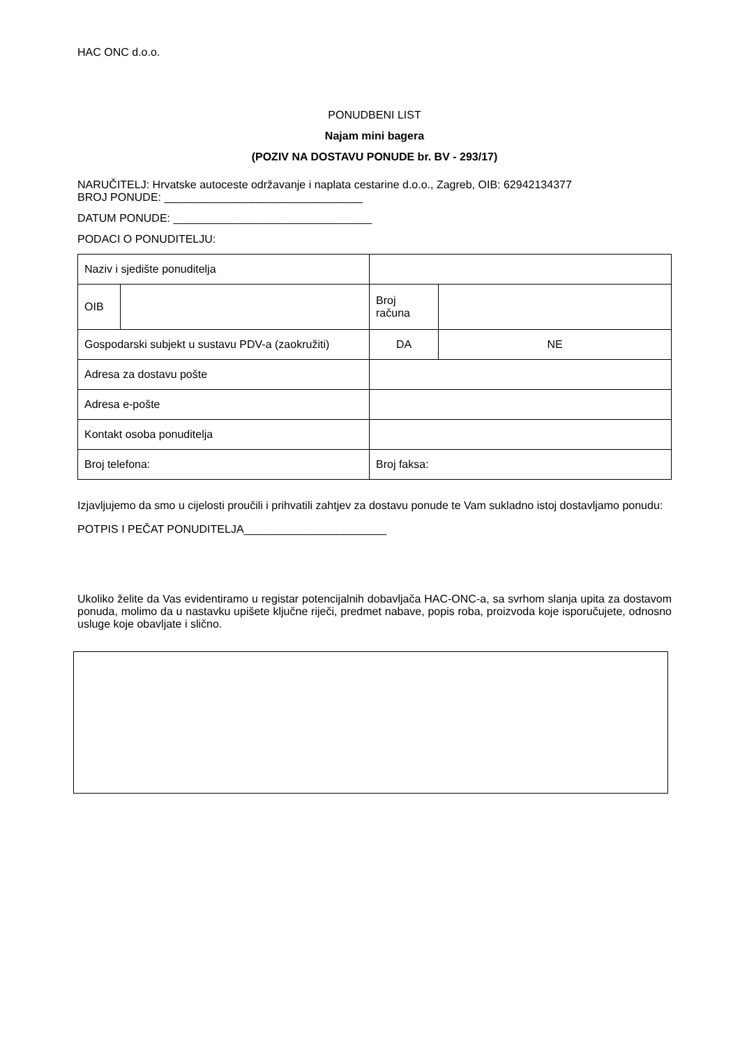HAC ONC d.o.o.
PONUDBENI LIST
Najam mini bagera
(POZIV NA DOSTAVU PONUDE br. BV - 293/17)
NARUČITELJ: Hrvatske autoceste održavanje i naplata cestarine d.o.o., Zagreb, OIB: 62942134377
BROJ PONUDE: ________________________________
DATUM PONUDE: ________________________________
PODACI O PONUDITELJU:
| Naziv i sjedište ponuditelja | | | | |
| OIB | | Broj računa | | |
| Gospodarski subjekt u sustavu PDV-a (zaokružiti) | | DA | | NE |
| Adresa za dostavu pošte | | | | |
| Adresa e-pošte | | | | |
| Kontakt osoba ponuditelja | | | | |
| Broj telefona: | | Broj faksa: | | |
Izjavljujemo da smo u cijelosti proučili i prihvatili zahtjev za dostavu ponude te Vam sukladno istoj dostavljamo ponudu:
POTPIS I PEČAT PONUDITELJA_______________________
Ukoliko želite da Vas evidentiramo u registar potencijalnih dobavljača HAC-ONC-a, sa svrhom slanja upita za dostavom ponuda, molimo da u nastavku upišete ključne riječi, predmet nabave, popis roba, proizvoda koje isporučujete, odnosno usluge koje obavljate i slično.